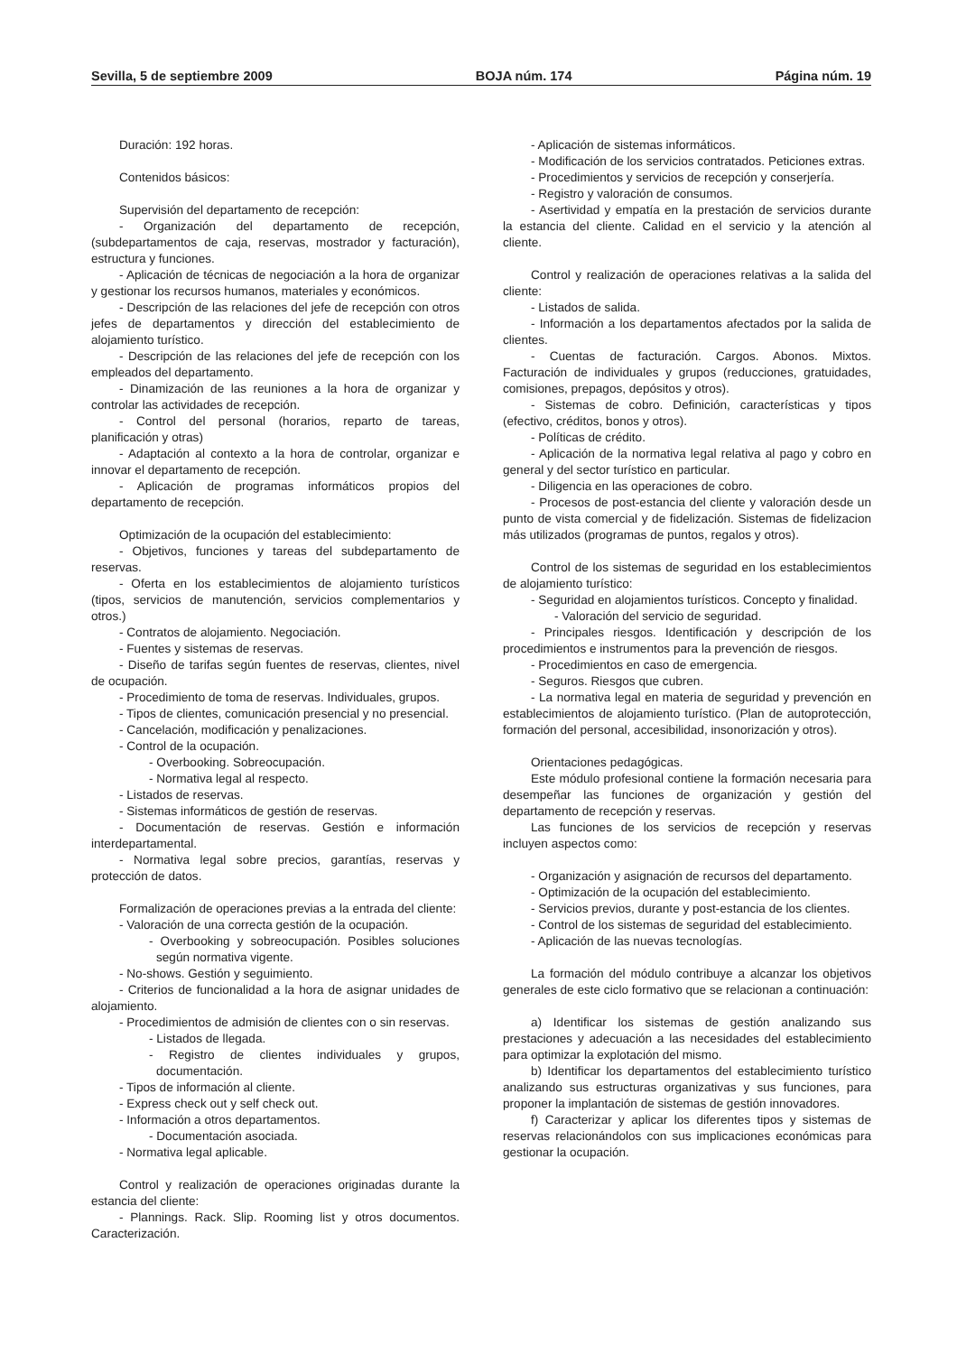Sevilla, 5 de septiembre 2009 BOJA núm. 174 Página núm. 19
Duración: 192 horas.
Contenidos básicos:
Supervisión del departamento de recepción:
- Organización del departamento de recepción, (subdepartamentos de caja, reservas, mostrador y facturación), estructura y funciones.
- Aplicación de técnicas de negociación a la hora de organizar y gestionar los recursos humanos, materiales y económicos.
- Descripción de las relaciones del jefe de recepción con otros jefes de departamentos y dirección del establecimiento de alojamiento turístico.
- Descripción de las relaciones del jefe de recepción con los empleados del departamento.
- Dinamización de las reuniones a la hora de organizar y controlar las actividades de recepción.
- Control del personal (horarios, reparto de tareas, planificación y otras)
- Adaptación al contexto a la hora de controlar, organizar e innovar el departamento de recepción.
- Aplicación de programas informáticos propios del departamento de recepción.
Optimización de la ocupación del establecimiento:
- Objetivos, funciones y tareas del subdepartamento de reservas.
- Oferta en los establecimientos de alojamiento turísticos (tipos, servicios de manutención, servicios complementarios y otros.)
- Contratos de alojamiento. Negociación.
- Fuentes y sistemas de reservas.
- Diseño de tarifas según fuentes de reservas, clientes, nivel de ocupación.
- Procedimiento de toma de reservas. Individuales, grupos.
- Tipos de clientes, comunicación presencial y no presencial.
- Cancelación, modificación y penalizaciones.
- Control de la ocupación.
- Overbooking. Sobreocupación.
- Normativa legal al respecto.
- Listados de reservas.
- Sistemas informáticos de gestión de reservas.
- Documentación de reservas. Gestión e información interdepartamental.
- Normativa legal sobre precios, garantías, reservas y protección de datos.
Formalización de operaciones previas a la entrada del cliente:
- Valoración de una correcta gestión de la ocupación.
- Overbooking y sobreocupación. Posibles soluciones según normativa vigente.
- No-shows. Gestión y seguimiento.
- Criterios de funcionalidad a la hora de asignar unidades de alojamiento.
- Procedimientos de admisión de clientes con o sin reservas.
- Listados de llegada.
- Registro de clientes individuales y grupos, documentación.
- Tipos de información al cliente.
- Express check out y self check out.
- Información a otros departamentos.
- Documentación asociada.
- Normativa legal aplicable.
Control y realización de operaciones originadas durante la estancia del cliente:
- Plannings. Rack. Slip. Rooming list y otros documentos. Caracterización.
- Aplicación de sistemas informáticos.
- Modificación de los servicios contratados. Peticiones extras.
- Procedimientos y servicios de recepción y conserjería.
- Registro y valoración de consumos.
- Asertividad y empatía en la prestación de servicios durante la estancia del cliente. Calidad en el servicio y la atención al cliente.
Control y realización de operaciones relativas a la salida del cliente:
- Listados de salida.
- Información a los departamentos afectados por la salida de clientes.
- Cuentas de facturación. Cargos. Abonos. Mixtos. Facturación de individuales y grupos (reducciones, gratuidades, comisiones, prepagos, depósitos y otros).
- Sistemas de cobro. Definición, características y tipos (efectivo, créditos, bonos y otros).
- Políticas de crédito.
- Aplicación de la normativa legal relativa al pago y cobro en general y del sector turístico en particular.
- Diligencia en las operaciones de cobro.
- Procesos de post-estancia del cliente y valoración desde un punto de vista comercial y de fidelización. Sistemas de fidelizacion más utilizados (programas de puntos, regalos y otros).
Control de los sistemas de seguridad en los establecimientos de alojamiento turístico:
- Seguridad en alojamientos turísticos. Concepto y finalidad.
- Valoración del servicio de seguridad.
- Principales riesgos. Identificación y descripción de los procedimientos e instrumentos para la prevención de riesgos.
- Procedimientos en caso de emergencia.
- Seguros. Riesgos que cubren.
- La normativa legal en materia de seguridad y prevención en establecimientos de alojamiento turístico. (Plan de autoprotección, formación del personal, accesibilidad, insonorización y otros).
Orientaciones pedagógicas.
Este módulo profesional contiene la formación necesaria para desempeñar las funciones de organización y gestión del departamento de recepción y reservas.
Las funciones de los servicios de recepción y reservas incluyen aspectos como:
- Organización y asignación de recursos del departamento.
- Optimización de la ocupación del establecimiento.
- Servicios previos, durante y post-estancia de los clientes.
- Control de los sistemas de seguridad del establecimiento.
- Aplicación de las nuevas tecnologías.
La formación del módulo contribuye a alcanzar los objetivos generales de este ciclo formativo que se relacionan a continuación:
a) Identificar los sistemas de gestión analizando sus prestaciones y adecuación a las necesidades del establecimiento para optimizar la explotación del mismo.
b) Identificar los departamentos del establecimiento turístico analizando sus estructuras organizativas y sus funciones, para proponer la implantación de sistemas de gestión innovadores.
f) Caracterizar y aplicar los diferentes tipos y sistemas de reservas relacionándolos con sus implicaciones económicas para gestionar la ocupación.